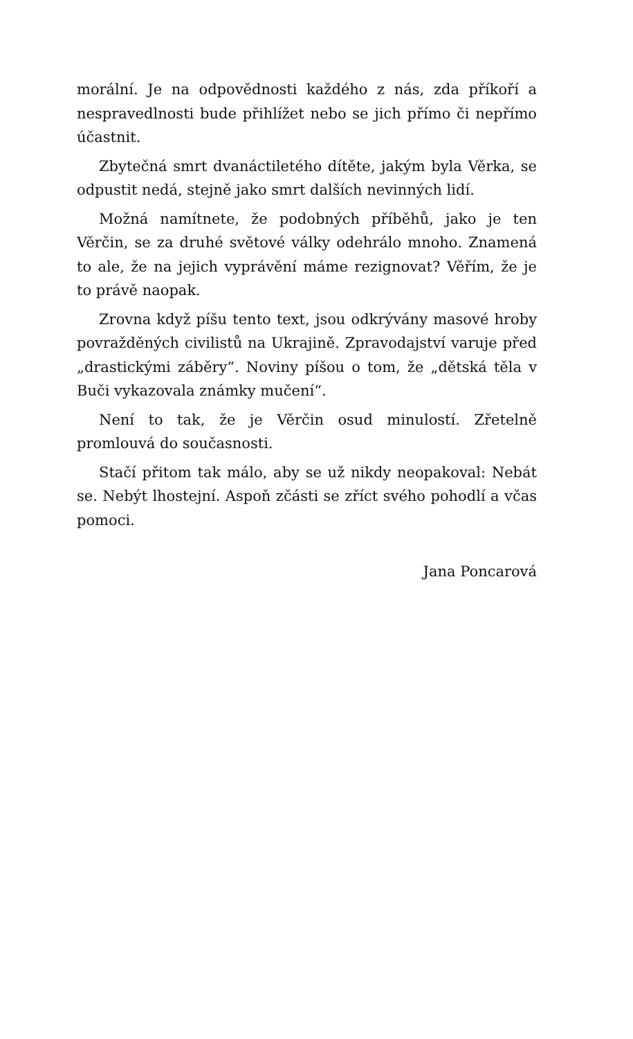morální. Je na odpovědnosti každého z nás, zda příkoří a nespravedlnosti bude přihlížet nebo se jich přímo či nepřímo účastnit.
Zbytečná smrt dvanáctiletého dítěte, jakým byla Věrka, se odpustit nedá, stejně jako smrt dalších nevinných lidí.
Možná namítnete, že podobných příběhů, jako je ten Věrčin, se za druhé světové války odehrálo mnoho. Znamená to ale, že na jejich vyprávění máme rezignovat? Věřím, že je to právě naopak.
Zrovna když píšu tento text, jsou odkrývány masové hroby povražděných civilistů na Ukrajině. Zpravodajství varuje před „drastickými záběry“. Noviny píšou o tom, že „dětská těla v Buči vykazovala známky mučení“.
Není to tak, že je Věrčin osud minulostí. Zřetelně promlouvá do současnosti.
Stačí přitom tak málo, aby se už nikdy neopakoval: Nebát se. Nebýt lhostejní. Aspoň zčásti se zříct svého pohodlí a včas pomoci.
Jana Poncarová